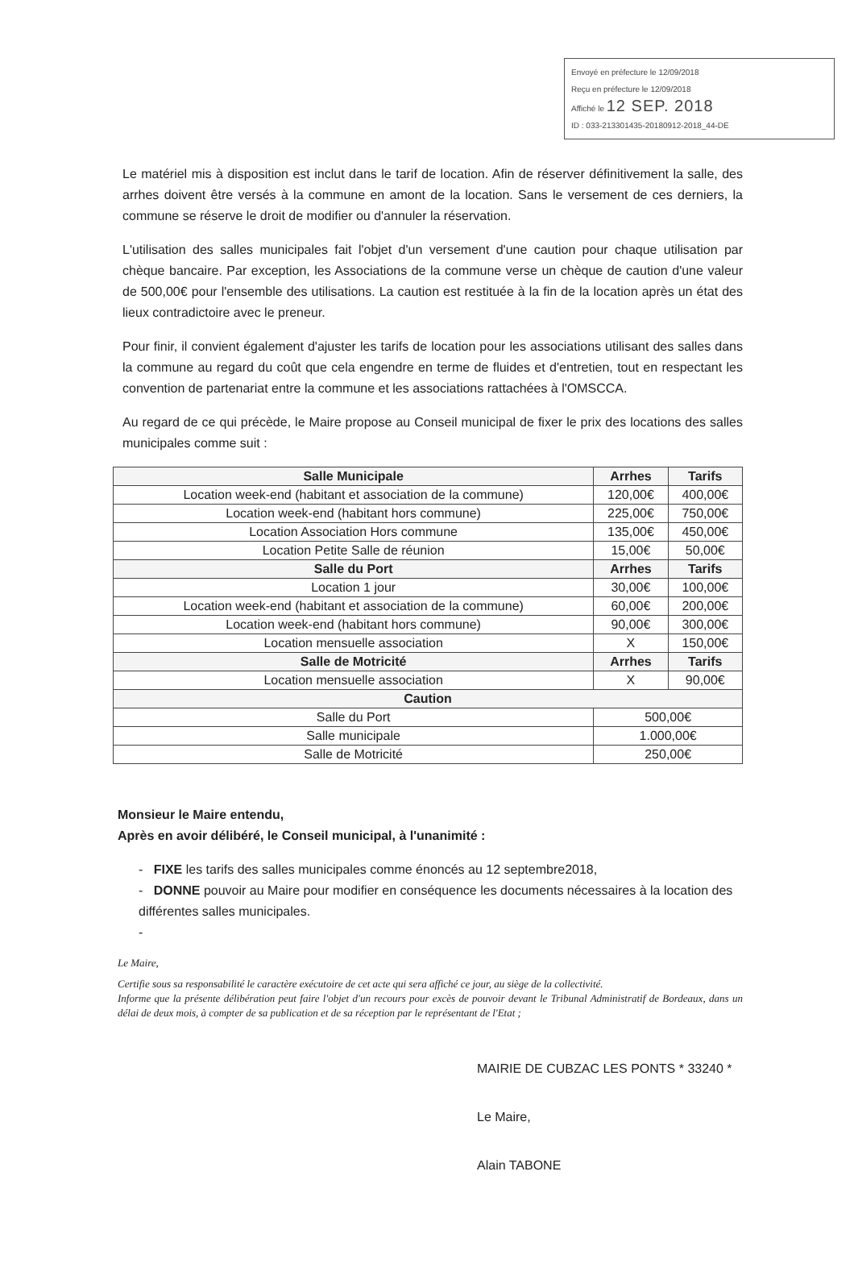Envoyé en préfecture le 12/09/2018
Reçu en préfecture le 12/09/2018
Affiché le 12 SEP. 2018
ID : 033-213301435-20180912-2018_44-DE
Le matériel mis à disposition est inclut dans le tarif de location. Afin de réserver définitivement la salle, des arrhes doivent être versés à la commune en amont de la location. Sans le versement de ces derniers, la commune se réserve le droit de modifier ou d'annuler la réservation.
L'utilisation des salles municipales fait l'objet d'un versement d'une caution pour chaque utilisation par chèque bancaire. Par exception, les Associations de la commune verse un chèque de caution d'une valeur de 500,00€ pour l'ensemble des utilisations. La caution est restituée à la fin de la location après un état des lieux contradictoire avec le preneur.
Pour finir, il convient également d'ajuster les tarifs de location pour les associations utilisant des salles dans la commune au regard du coût que cela engendre en terme de fluides et d'entretien, tout en respectant les convention de partenariat entre la commune et les associations rattachées à l'OMSCCA.
Au regard de ce qui précède, le Maire propose au Conseil municipal de fixer le prix des locations des salles municipales comme suit :
| Salle Municipale | Arrhes | Tarifs |
| --- | --- | --- |
| Location week-end (habitant et association de la commune) | 120,00€ | 400,00€ |
| Location week-end (habitant hors commune) | 225,00€ | 750,00€ |
| Location Association Hors commune | 135,00€ | 450,00€ |
| Location Petite Salle de réunion | 15,00€ | 50,00€ |
| Salle du Port | Arrhes | Tarifs |
| Location 1 jour | 30,00€ | 100,00€ |
| Location week-end (habitant et association de la commune) | 60,00€ | 200,00€ |
| Location week-end (habitant hors commune) | 90,00€ | 300,00€ |
| Location mensuelle association | X | 150,00€ |
| Salle de Motricité | Arrhes | Tarifs |
| Location mensuelle association | X | 90,00€ |
| Caution | | |
| Salle du Port | 500,00€ | |
| Salle municipale | 1.000,00€ | |
| Salle de Motricité | 250,00€ | |
Monsieur le Maire entendu,
Après en avoir délibéré, le Conseil municipal, à l'unanimité :
- FIXE les tarifs des salles municipales comme énoncés au 12 septembre2018,
- DONNE pouvoir au Maire pour modifier en conséquence les documents nécessaires à la location des différentes salles municipales.
-
Le Maire,
Certifie sous sa responsabilité le caractère exécutoire de cet acte qui sera affiché ce jour, au siège de la collectivité.
Informe que la présente délibération peut faire l'objet d'un recours pour excès de pouvoir devant le Tribunal Administratif de Bordeaux, dans un délai de deux mois, à compter de sa publication et de sa réception par le représentant de l'Etat ;
MAIRIE DE CUBZAC LES PONTS * 33240 *
Le Maire,
Alain TABONE